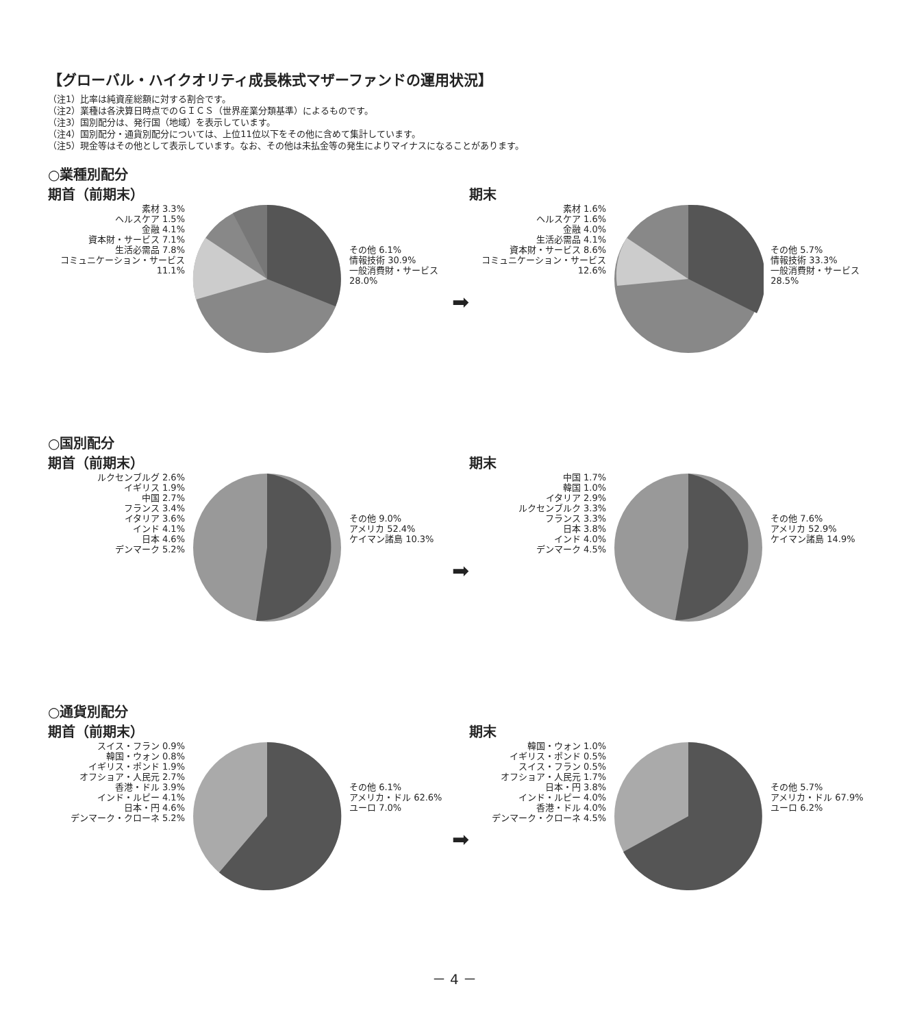【グローバル・ハイクオリティ成長株式マザーファンドの運用状況】
（注1）比率は純資産総額に対する割合です。
（注2）業種は各決算日時点でのＧＩＣＳ（世界産業分類基準）によるものです。
（注3）国別配分は、発行国（地域）を表示しています。
（注4）国別配分・通貨別配分については、上位11位以下をその他に含めて集計しています。
（注5）現金等はその他として表示しています。なお、その他は未払金等の発生によりマイナスになることがあります。
○業種別配分
期首（前期末）
素材 3.3%
ヘルスケア 1.5%
金融 4.1%
資本財・サービス 7.1%
生活必需品 7.8%
コミュニケーション・サービス 11.1%
その他 6.1%
情報技術 30.9%
一般消費財・サービス 28.0%
➡
期末
素材 1.6%
ヘルスケア 1.6%
金融 4.0%
生活必需品 4.1%
資本財・サービス 8.6%
コミュニケーション・サービス 12.6%
その他 5.7%
情報技術 33.3%
一般消費財・サービス 28.5%
○国別配分
期首（前期末）
ルクセンブルグ 2.6%
イギリス 1.9%
中国 2.7%
フランス 3.4%
イタリア 3.6%
インド 4.1%
日本 4.6%
デンマーク 5.2%
その他 9.0%
アメリカ 52.4%
ケイマン諸島 10.3%
➡
期末
中国 1.7%
韓国 1.0%
イタリア 2.9%
ルクセンブルク 3.3%
フランス 3.3%
日本 3.8%
インド 4.0%
デンマーク 4.5%
その他 7.6%
アメリカ 52.9%
ケイマン諸島 14.9%
○通貨別配分
期首（前期末）
スイス・フラン 0.9%
韓国・ウォン 0.8%
イギリス・ポンド 1.9%
オフショア・人民元 2.7%
香港・ドル 3.9%
インド・ルピー 4.1%
日本・円 4.6%
デンマーク・クローネ 5.2%
その他 6.1%
アメリカ・ドル 62.6%
ユーロ 7.0%
➡
期末
韓国・ウォン 1.0%
イギリス・ポンド 0.5%
スイス・フラン 0.5%
オフショア・人民元 1.7%
日本・円 3.8%
インド・ルピー 4.0%
香港・ドル 4.0%
デンマーク・クローネ 4.5%
その他 5.7%
アメリカ・ドル 67.9%
ユーロ 6.2%
－ 4 －